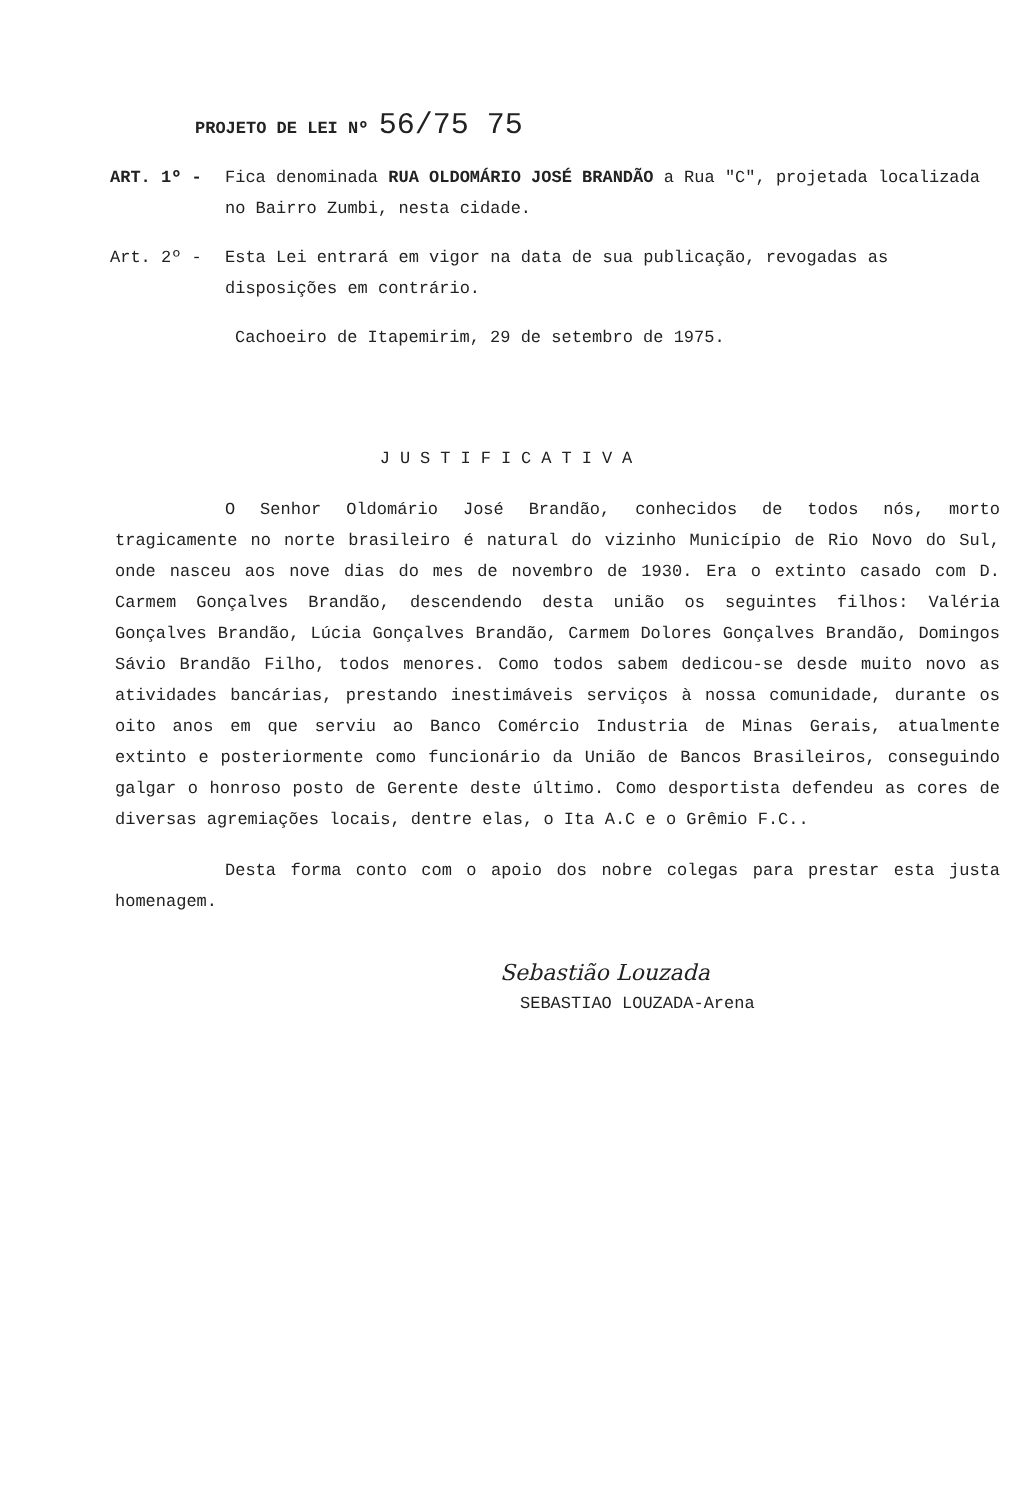PROJETO DE LEI Nº 56/75 75
ART. 1º - Fica denominada RUA OLDOMÁRIO JOSÉ BRANDÃO a Rua "C", projetada localizada no Bairro Zumbi, nesta cidade.
Art. 2º - Esta Lei entrará em vigor na data de sua publicação, revogadas as disposições em contrário.
Cachoeiro de Itapemirim, 29 de setembro de 1975.
JUSTIFICATIVA
O Senhor Oldomário José Brandão, conhecidos de todos nós, morto tragicamente no norte brasileiro é natural do vizinho Município de Rio Novo do Sul, onde nasceu aos nove dias do mes de novembro de 1930. Era o extinto casado com D. Carmem Gonçalves Brandão, descendendo desta união os seguintes filhos: Valéria Gonçalves Brandão, Lúcia Gonçalves Brandão, Carmem Dolores Gonçalves Brandão, Domingos Sávio Brandão Filho, todos menores. Como todos sabem dedicou-se desde muito novo as atividades bancárias, prestando inestimáveis serviços à nossa comunidade, durante os oito anos em que serviu ao Banco Comércio Industria de Minas Gerais, atualmente extinto e posteriormente como funcionário da União de Bancos Brasileiros, conseguindo galgar o honroso posto de Gerente deste último. Como desportista defendeu as cores de diversas agremiações locais, dentre elas, o Ita A.C e o Grêmio F.C..
Desta forma conto com o apoio dos nobre colegas para prestar esta justa homenagem.
Sebastião Louzada
SEBASTIAO LOUZADA-Arena